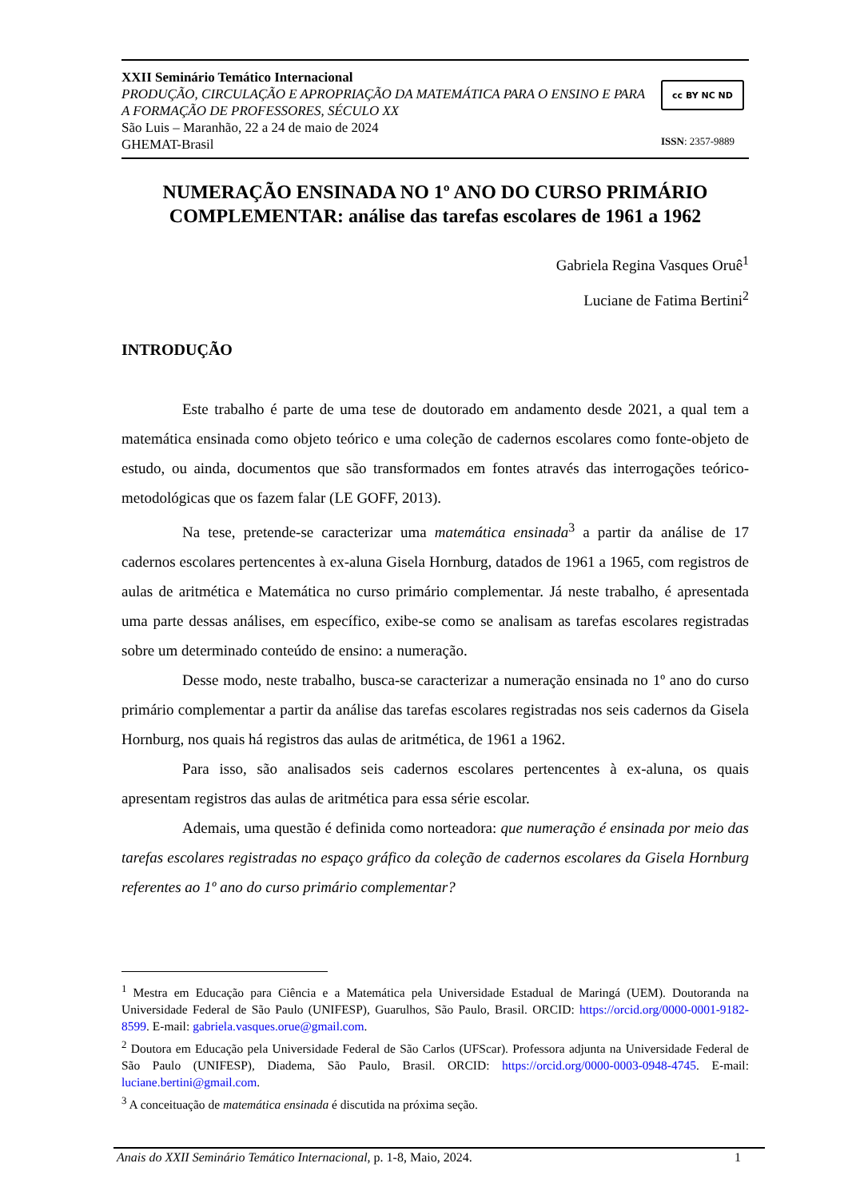XXII Seminário Temático Internacional
PRODUÇÃO, CIRCULAÇÃO E APROPRIAÇÃO DA MATEMÁTICA PARA O ENSINO E PARA A FORMAÇÃO DE PROFESSORES, SÉCULO XX
São Luis – Maranhão, 22 a 24 de maio de 2024
GHEMAT-Brasil
cc BY NC ND
ISSN: 2357-9889
NUMERAÇÃO ENSINADA NO 1º ANO DO CURSO PRIMÁRIO COMPLEMENTAR: análise das tarefas escolares de 1961 a 1962
Gabriela Regina Vasques Oruê<sup>1</sup>
Luciane de Fatima Bertini<sup>2</sup>
INTRODUÇÃO
Este trabalho é parte de uma tese de doutorado em andamento desde 2021, a qual tem a matemática ensinada como objeto teórico e uma coleção de cadernos escolares como fonte-objeto de estudo, ou ainda, documentos que são transformados em fontes através das interrogações teórico-metodológicas que os fazem falar (LE GOFF, 2013).
Na tese, pretende-se caracterizar uma matemática ensinada<sup>3</sup> a partir da análise de 17 cadernos escolares pertencentes à ex-aluna Gisela Hornburg, datados de 1961 a 1965, com registros de aulas de aritmética e Matemática no curso primário complementar. Já neste trabalho, é apresentada uma parte dessas análises, em específico, exibe-se como se analisam as tarefas escolares registradas sobre um determinado conteúdo de ensino: a numeração.
Desse modo, neste trabalho, busca-se caracterizar a numeração ensinada no 1º ano do curso primário complementar a partir da análise das tarefas escolares registradas nos seis cadernos da Gisela Hornburg, nos quais há registros das aulas de aritmética, de 1961 a 1962.
Para isso, são analisados seis cadernos escolares pertencentes à ex-aluna, os quais apresentam registros das aulas de aritmética para essa série escolar.
Ademais, uma questão é definida como norteadora: que numeração é ensinada por meio das tarefas escolares registradas no espaço gráfico da coleção de cadernos escolares da Gisela Hornburg referentes ao 1º ano do curso primário complementar?
<sup>1</sup> Mestra em Educação para Ciência e a Matemática pela Universidade Estadual de Maringá (UEM). Doutoranda na Universidade Federal de São Paulo (UNIFESP), Guarulhos, São Paulo, Brasil. ORCID: https://orcid.org/0000-0001-9182-8599. E-mail: gabriela.vasques.orue@gmail.com.
<sup>2</sup> Doutora em Educação pela Universidade Federal de São Carlos (UFScar). Professora adjunta na Universidade Federal de São Paulo (UNIFESP), Diadema, São Paulo, Brasil. ORCID: https://orcid.org/0000-0003-0948-4745. E-mail: luciane.bertini@gmail.com.
<sup>3</sup> A conceituação de matemática ensinada é discutida na próxima seção.
Anais do XXII Seminário Temático Internacional, p. 1-8, Maio, 2024. 1